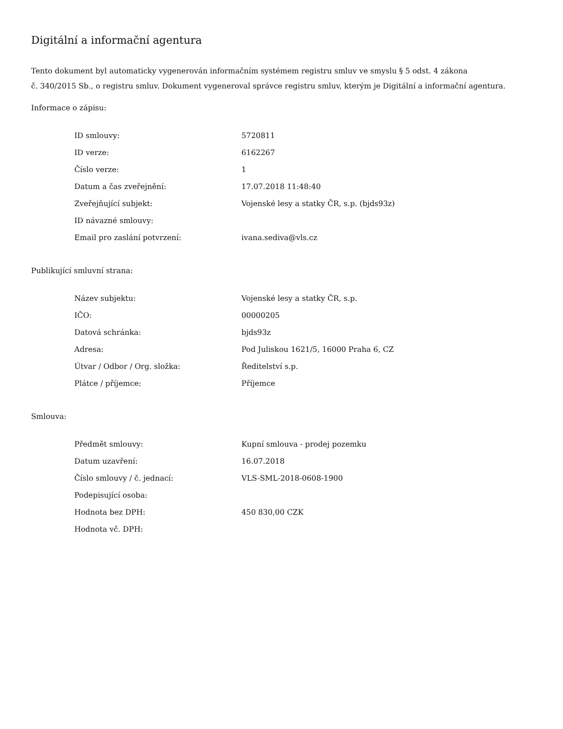Digitální a informační agentura
Tento dokument byl automaticky vygenerován informačním systémem registru smluv ve smyslu § 5 odst. 4 zákona
č. 340/2015 Sb., o registru smluv. Dokument vygeneroval správce registru smluv, kterým je Digitální a informační agentura.
Informace o zápisu:
| ID smlouvy: | 5720811 |
| ID verze: | 6162267 |
| Číslo verze: | 1 |
| Datum a čas zveřejnění: | 17.07.2018 11:48:40 |
| Zveřejňující subjekt: | Vojenské lesy a statky ČR, s.p. (bjds93z) |
| ID návazné smlouvy: | |
| Email pro zaslání potvrzení: | ivana.sediva@vls.cz |
Publikující smluvní strana:
| Název subjektu: | Vojenské lesy a statky ČR, s.p. |
| IČO: | 00000205 |
| Datová schránka: | bjds93z |
| Adresa: | Pod Juliskou 1621/5, 16000 Praha 6, CZ |
| Útvar / Odbor / Org. složka: | Ředitelství s.p. |
| Plátce / příjemce: | Příjemce |
Smlouva:
| Předmět smlouvy: | Kupní smlouva - prodej pozemku |
| Datum uzavření: | 16.07.2018 |
| Číslo smlouvy / č. jednací: | VLS-SML-2018-0608-1900 |
| Podepisující osoba: | |
| Hodnota bez DPH: | 450 830,00 CZK |
| Hodnota vč. DPH: | |